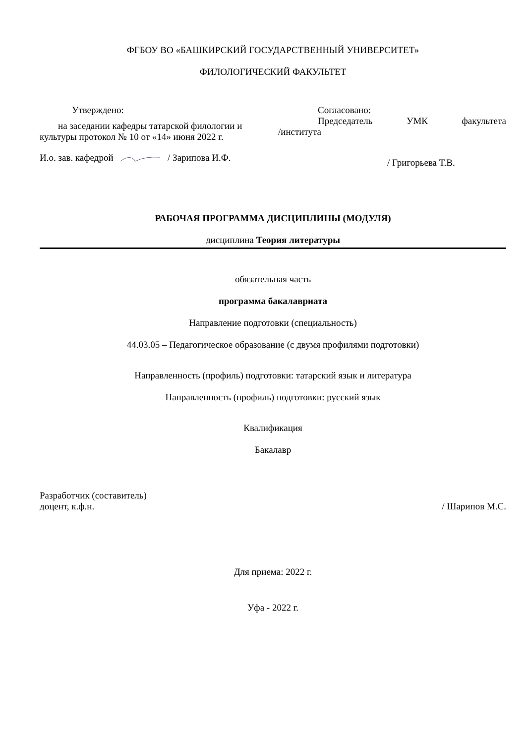ФГБОУ ВО «БАШКИРСКИЙ ГОСУДАРСТВЕННЫЙ УНИВЕРСИТЕТ»
ФИЛОЛОГИЧЕСКИЙ ФАКУЛЬТЕТ
Утверждено:
на заседании кафедры татарской филологии и культуры протокол № 10 от «14» июня 2022 г.
И.о. зав. кафедрой / Зарипова И.Ф.
Согласовано:
Председатель УМК факультета
/института
/ Григорьева Т.В.
РАБОЧАЯ ПРОГРАММА ДИСЦИПЛИНЫ (МОДУЛЯ)
дисциплина Теория литературы
обязательная часть
программа бакалавриата
Направление подготовки (специальность)
44.03.05 – Педагогическое образование (с двумя профилями подготовки)
Направленность (профиль) подготовки: татарский язык и литература
Направленность (профиль) подготовки: русский язык
Квалификация
Бакалавр
Разработчик (составитель)
доцент, к.ф.н.
/ Шарипов М.С.
Для приема: 2022 г.
Уфа - 2022 г.